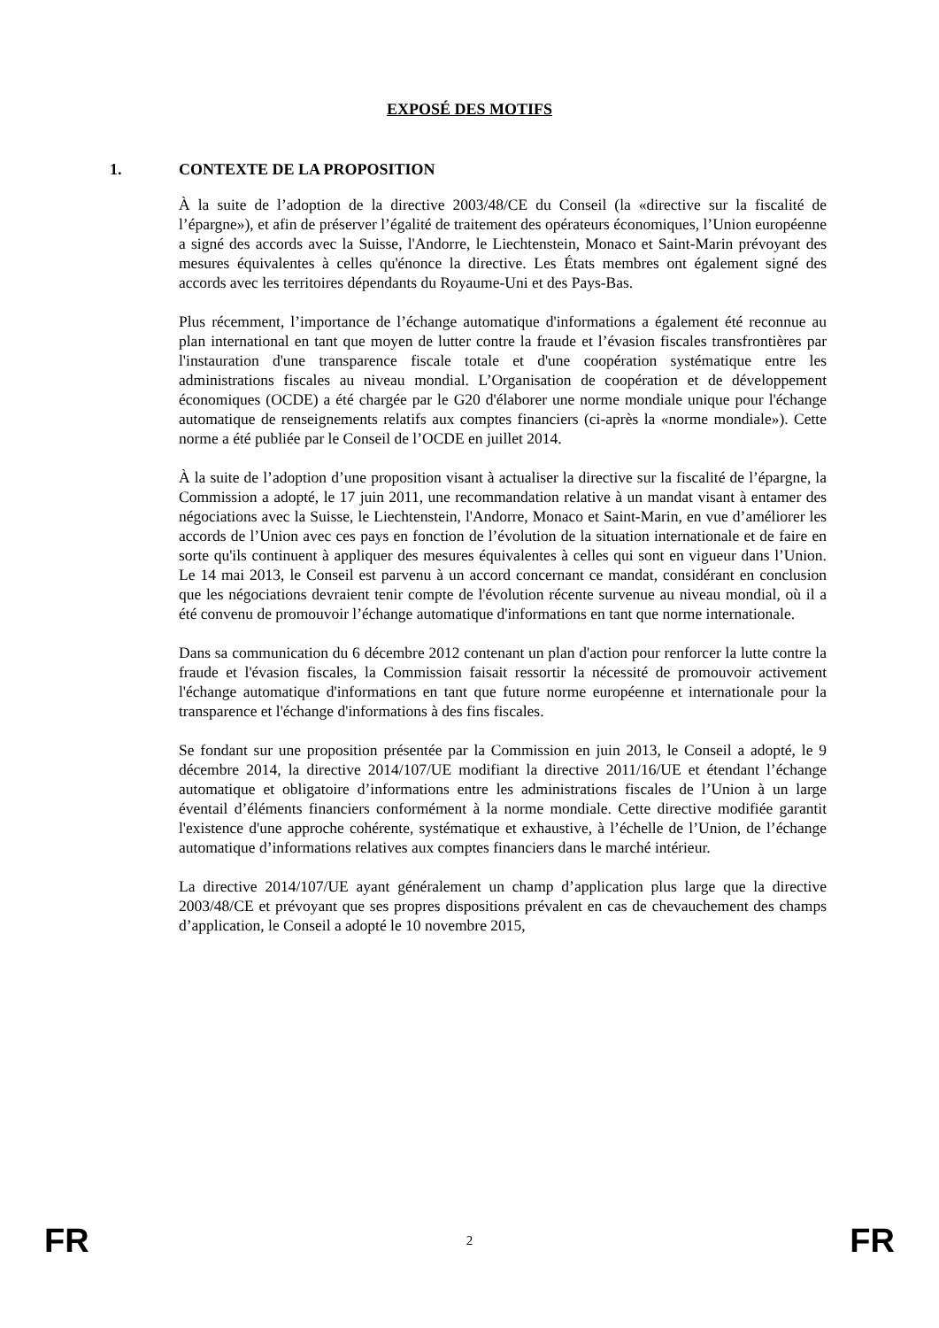EXPOSÉ DES MOTIFS
1. CONTEXTE DE LA PROPOSITION
À la suite de l’adoption de la directive 2003/48/CE du Conseil (la «directive sur la fiscalité de l’épargne»), et afin de préserver l’égalité de traitement des opérateurs économiques, l’Union européenne a signé des accords avec la Suisse, l'Andorre, le Liechtenstein, Monaco et Saint-Marin prévoyant des mesures équivalentes à celles qu'énonce la directive. Les États membres ont également signé des accords avec les territoires dépendants du Royaume-Uni et des Pays-Bas.
Plus récemment, l’importance de l’échange automatique d'informations a également été reconnue au plan international en tant que moyen de lutter contre la fraude et l’évasion fiscales transfrontières par l'instauration d'une transparence fiscale totale et d'une coopération systématique entre les administrations fiscales au niveau mondial. L’Organisation de coopération et de développement économiques (OCDE) a été chargée par le G20 d'élaborer une norme mondiale unique pour l'échange automatique de renseignements relatifs aux comptes financiers (ci-après la «norme mondiale»). Cette norme a été publiée par le Conseil de l’OCDE en juillet 2014.
À la suite de l’adoption d’une proposition visant à actualiser la directive sur la fiscalité de l’épargne, la Commission a adopté, le 17 juin 2011, une recommandation relative à un mandat visant à entamer des négociations avec la Suisse, le Liechtenstein, l'Andorre, Monaco et Saint-Marin, en vue d’améliorer les accords de l’Union avec ces pays en fonction de l’évolution de la situation internationale et de faire en sorte qu'ils continuent à appliquer des mesures équivalentes à celles qui sont en vigueur dans l’Union. Le 14 mai 2013, le Conseil est parvenu à un accord concernant ce mandat, considérant en conclusion que les négociations devraient tenir compte de l'évolution récente survenue au niveau mondial, où il a été convenu de promouvoir l’échange automatique d'informations en tant que norme internationale.
Dans sa communication du 6 décembre 2012 contenant un plan d'action pour renforcer la lutte contre la fraude et l'évasion fiscales, la Commission faisait ressortir la nécessité de promouvoir activement l'échange automatique d'informations en tant que future norme européenne et internationale pour la transparence et l'échange d'informations à des fins fiscales.
Se fondant sur une proposition présentée par la Commission en juin 2013, le Conseil a adopté, le 9 décembre 2014, la directive 2014/107/UE modifiant la directive 2011/16/UE et étendant l’échange automatique et obligatoire d’informations entre les administrations fiscales de l’Union à un large éventail d’éléments financiers conformément à la norme mondiale. Cette directive modifiée garantit l'existence d'une approche cohérente, systématique et exhaustive, à l’échelle de l’Union, de l’échange automatique d’informations relatives aux comptes financiers dans le marché intérieur.
La directive 2014/107/UE ayant généralement un champ d’application plus large que la directive 2003/48/CE et prévoyant que ses propres dispositions prévalent en cas de chevauchement des champs d’application, le Conseil a adopté le 10 novembre 2015,
FR 2 FR